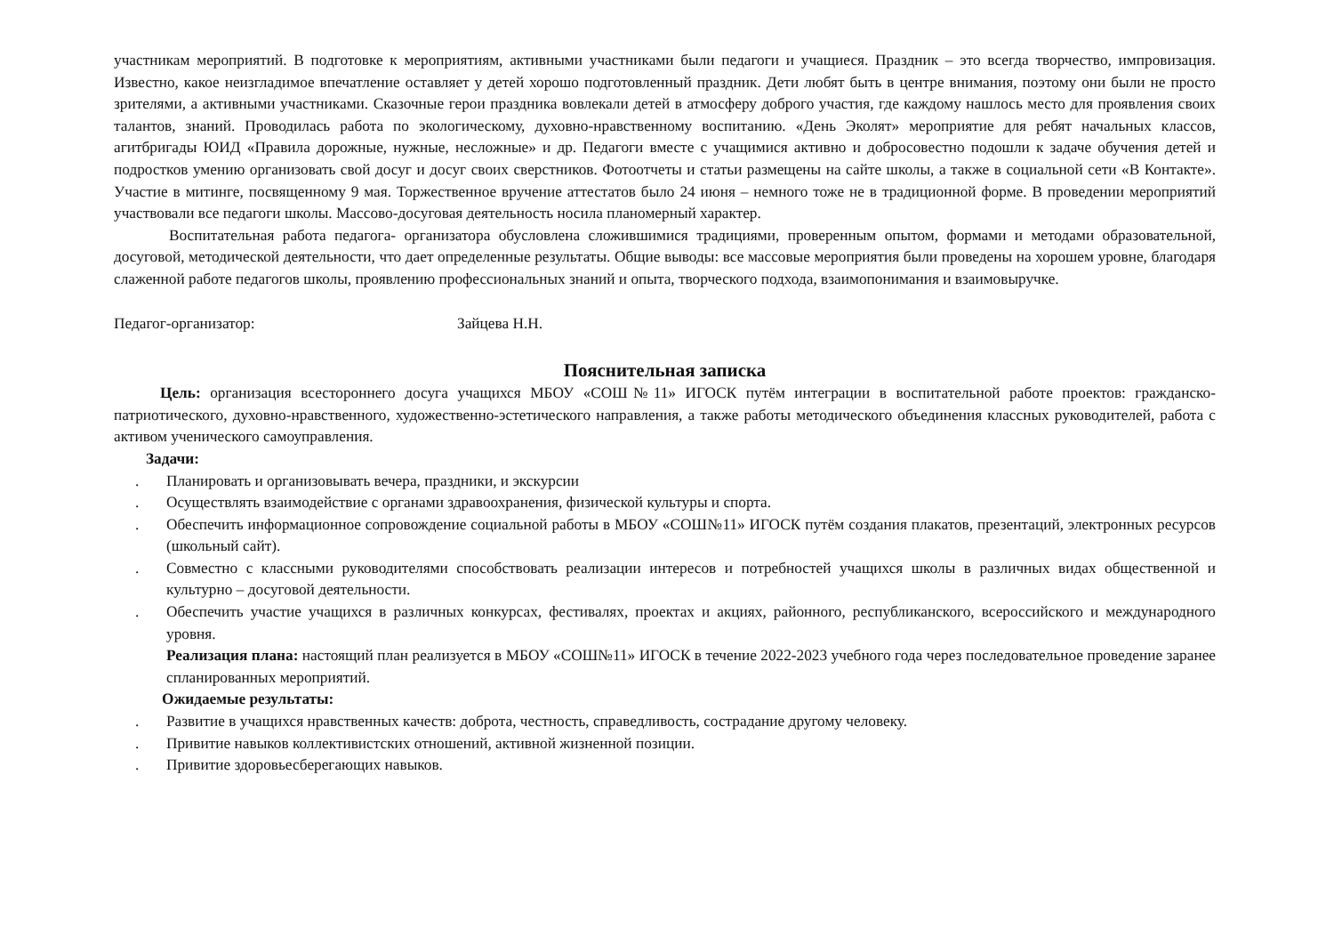участникам мероприятий. В подготовке к мероприятиям, активными участниками были педагоги и учащиеся. Праздник – это всегда творчество, импровизация. Известно, какое неизгладимое впечатление оставляет у детей хорошо подготовленный праздник. Дети любят быть в центре внимания, поэтому они были не просто зрителями, а активными участниками. Сказочные герои праздника вовлекали детей в атмосферу доброго участия, где каждому нашлось место для проявления своих талантов, знаний. Проводилась работа по экологическому, духовно-нравственному воспитанию. «День Эколят» мероприятие для ребят начальных классов, агитбригады ЮИД «Правила дорожные, нужные, несложные» и др. Педагоги вместе с учащимися активно и добросовестно подошли к задаче обучения детей и подростков умению организовать свой досуг и досуг своих сверстников. Фотоотчеты и статьи размещены на сайте школы, а также в социальной сети «В Контакте». Участие в митинге, посвященному 9 мая. Торжественное вручение аттестатов было 24 июня – немного тоже не в традиционной форме. В проведении мероприятий участвовали все педагоги школы. Массово-досуговая деятельность носила планомерный характер.
Воспитательная работа педагога- организатора обусловлена сложившимися традициями, проверенным опытом, формами и методами образовательной, досуговой, методической деятельности, что дает определенные результаты. Общие выводы: все массовые мероприятия были проведены на хорошем уровне, благодаря слаженной работе педагогов школы, проявлению профессиональных знаний и опыта, творческого подхода, взаимопонимания и взаимовыручке.
Педагог-организатор: Зайцева Н.Н.
Пояснительная записка
Цель: организация всестороннего досуга учащихся МБОУ «СОШ№11» ИГОСК путём интеграции в воспитательной работе проектов: гражданско-патриотического, духовно-нравственного, художественно-эстетического направления, а также работы методического объединения классных руководителей, работа с активом ученического самоуправления.
Задачи:
. Планировать и организовывать вечера, праздники, и экскурсии
. Осуществлять взаимодействие с органами здравоохранения, физической культуры и спорта.
. Обеспечить информационное сопровождение социальной работы в МБОУ «СОШ№11» ИГОСК путём создания плакатов, презентаций, электронных ресурсов (школьный сайт).
. Совместно с классными руководителями способствовать реализации интересов и потребностей учащихся школы в различных видах общественной и культурно – досуговой деятельности.
. Обеспечить участие учащихся в различных конкурсах, фестивалях, проектах и акциях, районного, республиканского, всероссийского и международного уровня.
Реализация плана: настоящий план реализуется в МБОУ «СОШ№11» ИГОСК в течение 2022-2023 учебного года через последовательное проведение заранее спланированных мероприятий.
Ожидаемые результаты:
. Развитие в учащихся нравственных качеств: доброта, честность, справедливость, сострадание другому человеку.
. Привитие навыков коллективистских отношений, активной жизненной позиции.
. Привитие здоровьесберегающих навыков.